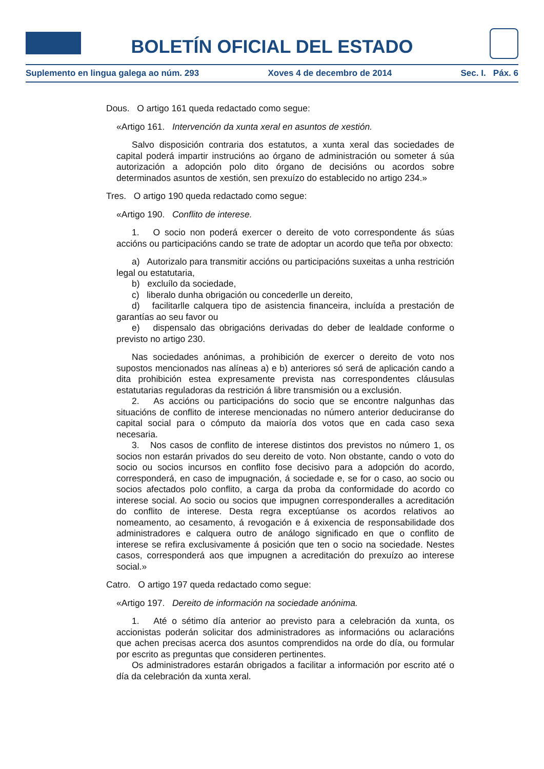BOLETÍN OFICIAL DEL ESTADO
Suplemento en lingua galega ao núm. 293 Xoves 4 de decembro de 2014 Sec. I. Páx. 6
Dous. O artigo 161 queda redactado como segue:
«Artigo 161. Intervención da xunta xeral en asuntos de xestión.
Salvo disposición contraria dos estatutos, a xunta xeral das sociedades de capital poderá impartir instrucións ao órgano de administración ou someter á súa autorización a adopción polo dito órgano de decisións ou acordos sobre determinados asuntos de xestión, sen prexuízo do establecido no artigo 234.»
Tres. O artigo 190 queda redactado como segue:
«Artigo 190. Conflito de interese.
1. O socio non poderá exercer o dereito de voto correspondente ás súas accións ou participacións cando se trate de adoptar un acordo que teña por obxecto:
a) Autorizalo para transmitir accións ou participacións suxeitas a unha restrición legal ou estatutaria,
b) excluílo da sociedade,
c) liberalo dunha obrigación ou concederlle un dereito,
d) facilitarlle calquera tipo de asistencia financeira, incluída a prestación de garantías ao seu favor ou
e) dispensalo das obrigacións derivadas do deber de lealdade conforme o previsto no artigo 230.
Nas sociedades anónimas, a prohibición de exercer o dereito de voto nos supostos mencionados nas alíneas a) e b) anteriores só será de aplicación cando a dita prohibición estea expresamente prevista nas correspondentes cláusulas estatutarias reguladoras da restrición á libre transmisión ou a exclusión.
2. As accións ou participacións do socio que se encontre nalgunhas das situacións de conflito de interese mencionadas no número anterior deduciranse do capital social para o cómputo da maioría dos votos que en cada caso sexa necesaria.
3. Nos casos de conflito de interese distintos dos previstos no número 1, os socios non estarán privados do seu dereito de voto. Non obstante, cando o voto do socio ou socios incursos en conflito fose decisivo para a adopción do acordo, corresponderá, en caso de impugnación, á sociedade e, se for o caso, ao socio ou socios afectados polo conflito, a carga da proba da conformidade do acordo co interese social. Ao socio ou socios que impugnen corresponderalles a acreditación do conflito de interese. Desta regra exceptúanse os acordos relativos ao nomeamento, ao cesamento, á revogación e á exixencia de responsabilidade dos administradores e calquera outro de análogo significado en que o conflito de interese se refira exclusivamente á posición que ten o socio na sociedade. Nestes casos, corresponderá aos que impugnen a acreditación do prexuízo ao interese social.»
Catro. O artigo 197 queda redactado como segue:
«Artigo 197. Dereito de información na sociedade anónima.
1. Até o sétimo día anterior ao previsto para a celebración da xunta, os accionistas poderán solicitar dos administradores as informacións ou aclaracións que achen precisas acerca dos asuntos comprendidos na orde do día, ou formular por escrito as preguntas que consideren pertinentes.
Os administradores estarán obrigados a facilitar a información por escrito até o día da celebración da xunta xeral.